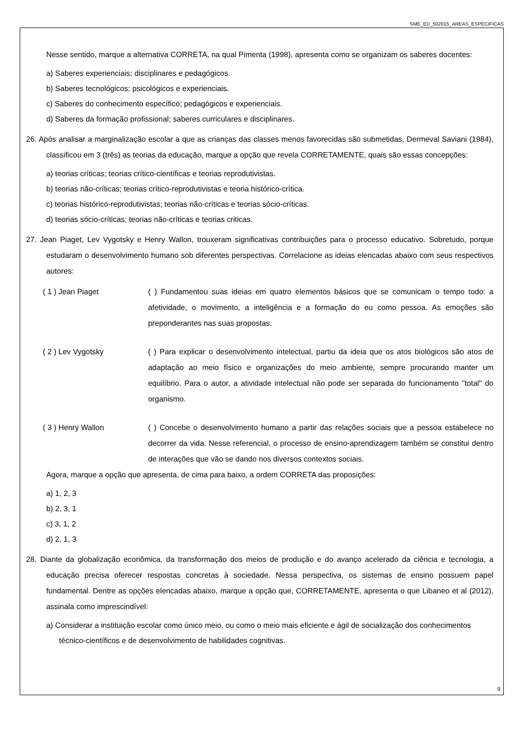SME_ED_502015_AREAS_ESPECIFICAS
Nesse sentido, marque a alternativa CORRETA, na qual Pimenta (1998), apresenta como se organizam os saberes docentes:
a) Saberes experienciais; disciplinares e pedagógicos.
b) Saberes tecnológicos; psicológicos e experienciais.
c) Saberes do conhecimento específico; pedagógicos e experienciais.
d) Saberes da formação profissional; saberes curriculares e disciplinares.
26. Após analisar a marginalização escolar a que as crianças das classes menos favorecidas são submetidas, Dermeval Saviani (1984), classificou em 3 (três) as teorias da educação, marque a opção que revela CORRETAMENTE, quais são essas concepções:
a) teorias críticas; teorias crítico-científicas e teorias reprodutivistas.
b) teorias não-críticas; teorias crítico-reprodutivistas e teoria histórico-crítica.
c) teorias histórico-reprodutivistas; teorias não-críticas e teorias sócio-críticas.
d) teorias sócio-críticas; teorias não-críticas e teorias criticas.
27. Jean Piaget, Lev Vygotsky e Henry Wallon, trouxeram significativas contribuições para o processo educativo. Sobretudo, porque estudaram o desenvolvimento humano sob diferentes perspectivas. Correlacione as ideias elencadas abaixo com seus respectivos autores:
( 1 ) Jean Piaget ( ) Fundamentou suas ideias em quatro elementos básicos que se comunicam o tempo todo: a afetividade, o movimento, a inteligência e a formação do eu como pessoa. As emoções são preponderantes nas suas propostas.
( 2 ) Lev Vygotsky ( ) Para explicar o desenvolvimento intelectual, partiu da ideia que os atos biológicos são atos de adaptação ao meio físico e organizações do meio ambiente, sempre procurando manter um equilíbrio. Para o autor, a atividade intelectual não pode ser separada do funcionamento "total" do organismo.
( 3 ) Henry Wallon ( ) Concebe o desenvolvimento humano a partir das relações sociais que a pessoa estabelece no decorrer da vida. Nesse referencial, o processo de ensino-aprendizagem também se constitui dentro de interações que vão se dando nos diversos contextos sociais.
Agora, marque a opção que apresenta, de cima para baixo, a ordem CORRETA das proposições:
a) 1, 2, 3
b) 2, 3, 1
c) 3, 1, 2
d) 2, 1, 3
28. Diante da globalização econômica, da transformação dos meios de produção e do avanço acelerado da ciência e tecnologia, a educação precisa oferecer respostas concretas à sociedade. Nessa perspectiva, os sistemas de ensino possuem papel fundamental. Dentre as opções elencadas abaixo, marque a opção que, CORRETAMENTE, apresenta o que Libaneo et al (2012), assinala como imprescindível:
a) Considerar a instituição escolar como único meio, ou como o meio mais eficiente e ágil de socialização dos conhecimentos técnico-científicos e de desenvolvimento de habilidades cognitivas.
9